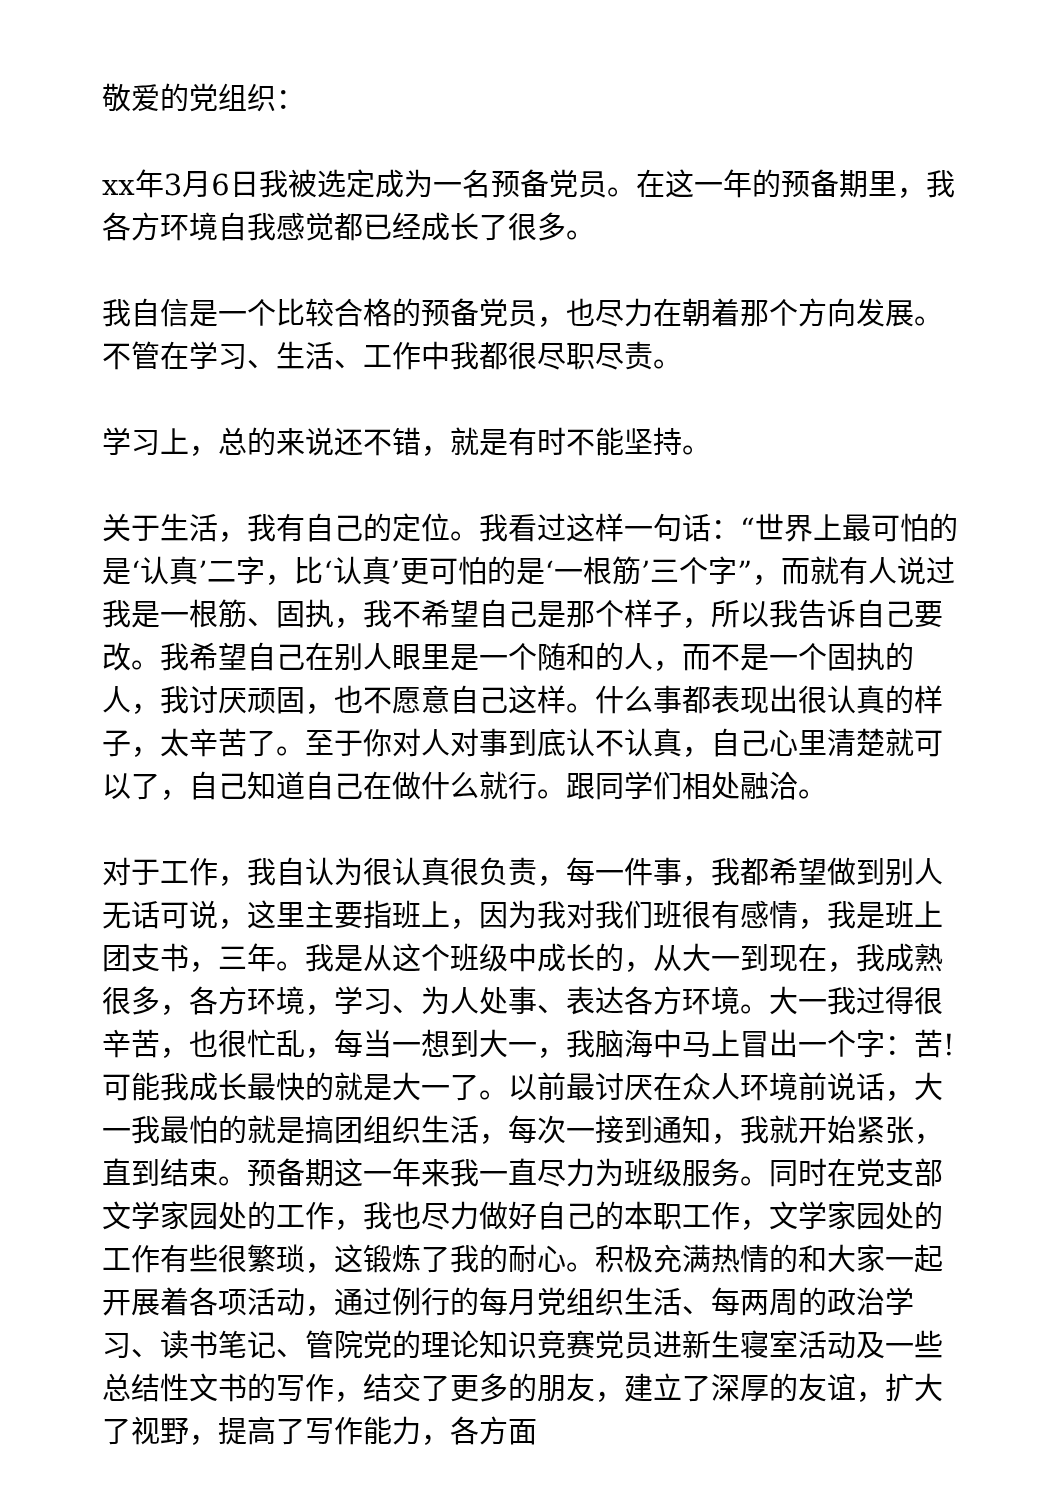敬爱的党组织：
xx年3月6日我被选定成为一名预备党员。在这一年的预备期里，我各方环境自我感觉都已经成长了很多。
我自信是一个比较合格的预备党员，也尽力在朝着那个方向发展。不管在学习、生活、工作中我都很尽职尽责。
学习上，总的来说还不错，就是有时不能坚持。
关于生活，我有自己的定位。我看过这样一句话：“世界上最可怕的是‘认真’二字，比‘认真’更可怕的是‘一根筋’三个字”，而就有人说过我是一根筋、固执，我不希望自己是那个样子，所以我告诉自己要改。我希望自己在别人眼里是一个随和的人，而不是一个固执的人，我讨厌顽固，也不愿意自己这样。什么事都表现出很认真的样子，太辛苦了。至于你对人对事到底认不认真，自己心里清楚就可以了，自己知道自己在做什么就行。跟同学们相处融洽。
对于工作，我自认为很认真很负责，每一件事，我都希望做到别人无话可说，这里主要指班上，因为我对我们班很有感情，我是班上团支书，三年。我是从这个班级中成长的，从大一到现在，我成熟很多，各方环境，学习、为人处事、表达各方环境。大一我过得很辛苦，也很忙乱，每当一想到大一，我脑海中马上冒出一个字：苦!可能我成长最快的就是大一了。以前最讨厌在众人环境前说话，大一我最怕的就是搞团组织生活，每次一接到通知，我就开始紧张，直到结束。预备期这一年来我一直尽力为班级服务。同时在党支部文学家园处的工作，我也尽力做好自己的本职工作，文学家园处的工作有些很繁琐，这锻炼了我的耐心。积极充满热情的和大家一起开展着各项活动，通过例行的每月党组织生活、每两周的政治学习、读书笔记、管院党的理论知识竞赛党员进新生寝室活动及一些总结性文书的写作，结交了更多的朋友，建立了深厚的友谊，扩大了视野，提高了写作能力，各方面